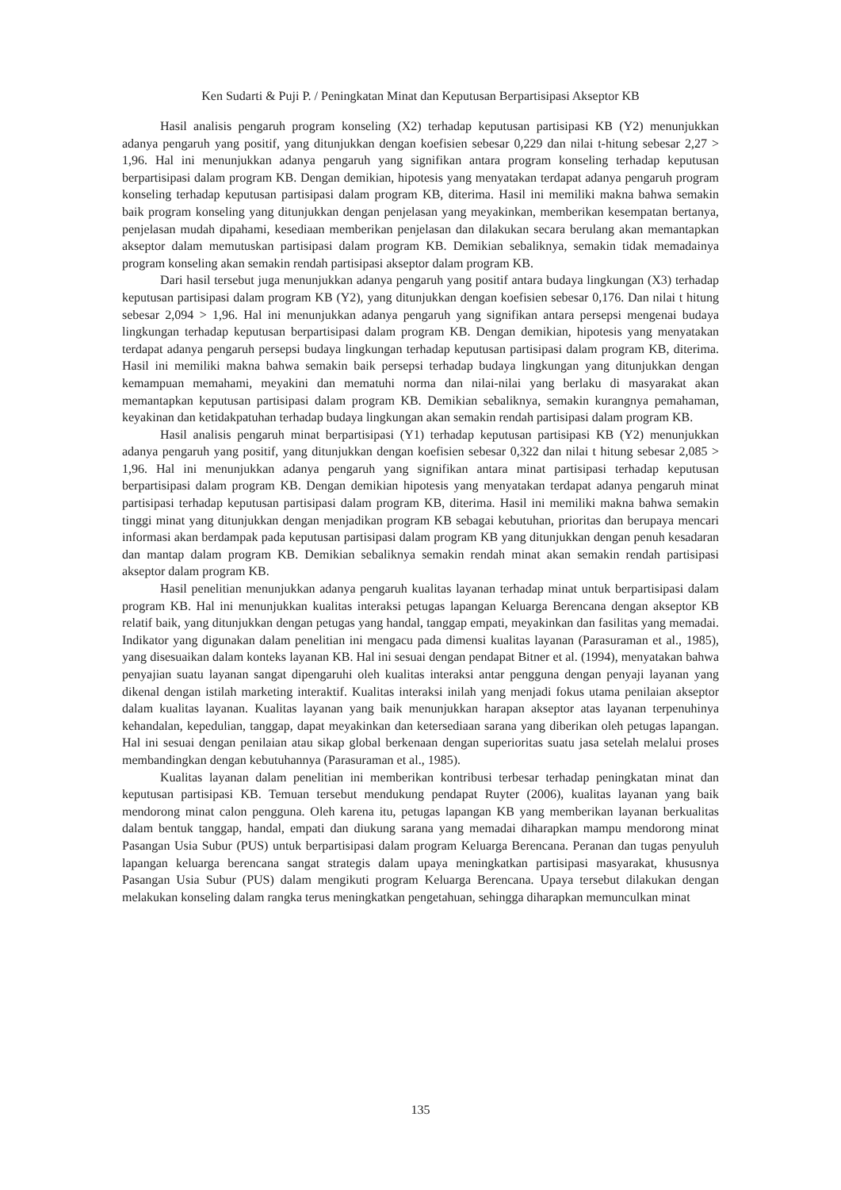Ken Sudarti & Puji P. / Peningkatan Minat dan Keputusan Berpartisipasi Akseptor KB
Hasil analisis pengaruh program konseling (X2) terhadap keputusan partisipasi KB (Y2) menunjukkan adanya pengaruh yang positif, yang ditunjukkan dengan koefisien sebesar 0,229 dan nilai t-hitung sebesar 2,27 > 1,96. Hal ini menunjukkan adanya pengaruh yang signifikan antara program konseling terhadap keputusan berpartisipasi dalam program KB. Dengan demikian, hipotesis yang menyatakan terdapat adanya pengaruh program konseling terhadap keputusan partisipasi dalam program KB, diterima. Hasil ini memiliki makna bahwa semakin baik program konseling yang ditunjukkan dengan penjelasan yang meyakinkan, memberikan kesempatan bertanya, penjelasan mudah dipahami, kesediaan memberikan penjelasan dan dilakukan secara berulang akan memantapkan akseptor dalam memutuskan partisipasi dalam program KB. Demikian sebaliknya, semakin tidak memadainya program konseling akan semakin rendah partisipasi akseptor dalam program KB.
Dari hasil tersebut juga menunjukkan adanya pengaruh yang positif antara budaya lingkungan (X3) terhadap keputusan partisipasi dalam program KB (Y2), yang ditunjukkan dengan koefisien sebesar 0,176. Dan nilai t hitung sebesar 2,094 > 1,96. Hal ini menunjukkan adanya pengaruh yang signifikan antara persepsi mengenai budaya lingkungan terhadap keputusan berpartisipasi dalam program KB. Dengan demikian, hipotesis yang menyatakan terdapat adanya pengaruh persepsi budaya lingkungan terhadap keputusan partisipasi dalam program KB, diterima. Hasil ini memiliki makna bahwa semakin baik persepsi terhadap budaya lingkungan yang ditunjukkan dengan kemampuan memahami, meyakini dan mematuhi norma dan nilai-nilai yang berlaku di masyarakat akan memantapkan keputusan partisipasi dalam program KB. Demikian sebaliknya, semakin kurangnya pemahaman, keyakinan dan ketidakpatuhan terhadap budaya lingkungan akan semakin rendah partisipasi dalam program KB.
Hasil analisis pengaruh minat berpartisipasi (Y1) terhadap keputusan partisipasi KB (Y2) menunjukkan adanya pengaruh yang positif, yang ditunjukkan dengan koefisien sebesar 0,322 dan nilai t hitung sebesar 2,085 > 1,96. Hal ini menunjukkan adanya pengaruh yang signifikan antara minat partisipasi terhadap keputusan berpartisipasi dalam program KB. Dengan demikian hipotesis yang menyatakan terdapat adanya pengaruh minat partisipasi terhadap keputusan partisipasi dalam program KB, diterima. Hasil ini memiliki makna bahwa semakin tinggi minat yang ditunjukkan dengan menjadikan program KB sebagai kebutuhan, prioritas dan berupaya mencari informasi akan berdampak pada keputusan partisipasi dalam program KB yang ditunjukkan dengan penuh kesadaran dan mantap dalam program KB. Demikian sebaliknya semakin rendah minat akan semakin rendah partisipasi akseptor dalam program KB.
Hasil penelitian menunjukkan adanya pengaruh kualitas layanan terhadap minat untuk berpartisipasi dalam program KB. Hal ini menunjukkan kualitas interaksi petugas lapangan Keluarga Berencana dengan akseptor KB relatif baik, yang ditunjukkan dengan petugas yang handal, tanggap empati, meyakinkan dan fasilitas yang memadai. Indikator yang digunakan dalam penelitian ini mengacu pada dimensi kualitas layanan (Parasuraman et al., 1985), yang disesuaikan dalam konteks layanan KB. Hal ini sesuai dengan pendapat Bitner et al. (1994), menyatakan bahwa penyajian suatu layanan sangat dipengaruhi oleh kualitas interaksi antar pengguna dengan penyaji layanan yang dikenal dengan istilah marketing interaktif. Kualitas interaksi inilah yang menjadi fokus utama penilaian akseptor dalam kualitas layanan. Kualitas layanan yang baik menunjukkan harapan akseptor atas layanan terpenuhinya kehandalan, kepedulian, tanggap, dapat meyakinkan dan ketersediaan sarana yang diberikan oleh petugas lapangan. Hal ini sesuai dengan penilaian atau sikap global berkenaan dengan superioritas suatu jasa setelah melalui proses membandingkan dengan kebutuhannya (Parasuraman et al., 1985).
Kualitas layanan dalam penelitian ini memberikan kontribusi terbesar terhadap peningkatan minat dan keputusan partisipasi KB. Temuan tersebut mendukung pendapat Ruyter (2006), kualitas layanan yang baik mendorong minat calon pengguna. Oleh karena itu, petugas lapangan KB yang memberikan layanan berkualitas dalam bentuk tanggap, handal, empati dan diukung sarana yang memadai diharapkan mampu mendorong minat Pasangan Usia Subur (PUS) untuk berpartisipasi dalam program Keluarga Berencana. Peranan dan tugas penyuluh lapangan keluarga berencana sangat strategis dalam upaya meningkatkan partisipasi masyarakat, khususnya Pasangan Usia Subur (PUS) dalam mengikuti program Keluarga Berencana. Upaya tersebut dilakukan dengan melakukan konseling dalam rangka terus meningkatkan pengetahuan, sehingga diharapkan memunculkan minat
135